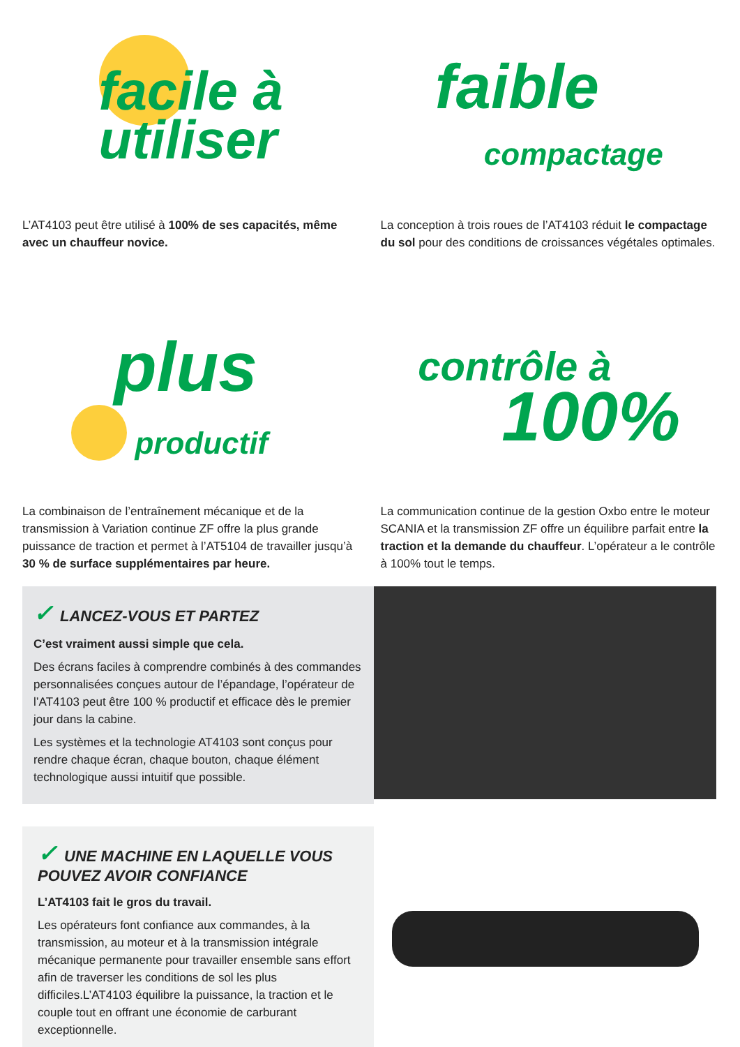facile à
utiliser
faible
compactage
L’AT4103 peut être utilisé à 100% de ses capacités, même avec un chauffeur novice.
La conception à trois roues de l’AT4103 réduit le compactage du sol pour des conditions de croissances végétales optimales.
plus
productif
contrôle à
100%
La combinaison de l’entraînement mécanique et de la transmission à Variation continue ZF offre la plus grande puissance de traction et permet à l’AT5104 de travailler jusqu’à 30 % de surface supplémentaires par heure.
La communication continue de la gestion Oxbo entre le moteur SCANIA et la transmission ZF offre un équilibre parfait entre la traction et la demande du chauffeur. L’opérateur a le contrôle à 100% tout le temps.
✓ LANCEZ-VOUS ET PARTEZ
C’est vraiment aussi simple que cela.
Des écrans faciles à comprendre combinés à des commandes personnalisées conçues autour de l’épandage, l’opérateur de l’AT4103 peut être 100 % productif et efficace dès le premier jour dans la cabine.
Les systèmes et la technologie AT4103 sont conçus pour rendre chaque écran, chaque bouton, chaque élément technologique aussi intuitif que possible.
✓ UNE MACHINE EN LAQUELLE VOUS POUVEZ AVOIR CONFIANCE
L’AT4103 fait le gros du travail.
Les opérateurs font confiance aux commandes, à la transmission, au moteur et à la transmission intégrale mécanique permanente pour travailler ensemble sans effort afin de traverser les conditions de sol les plus difficiles.L’AT4103 équilibre la puissance, la traction et le couple tout en offrant une économie de carburant exceptionnelle.